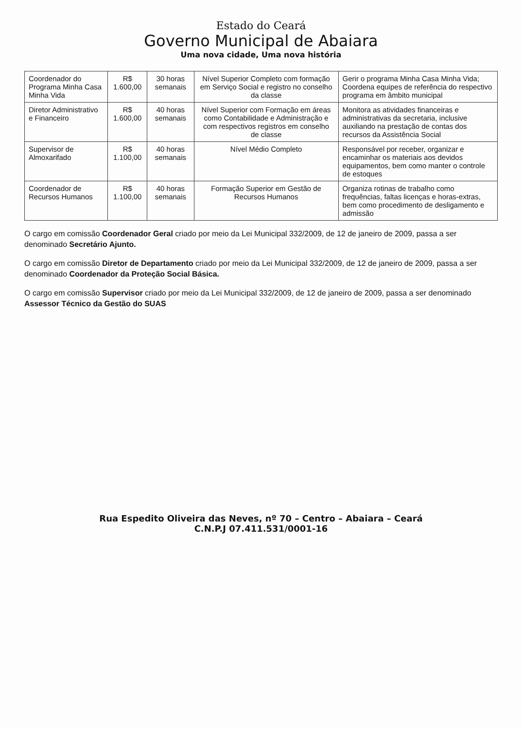Estado do Ceará
Governo Municipal de Abaiara
Uma nova cidade, Uma nova história
| Coordenador do Programa Minha Casa Minha Vida | R$ 1.600,00 | 30 horas semanais | Nível Superior Completo com formação em Serviço Social e registro no conselho da classe | Gerir o programa Minha Casa Minha Vida; Coordena equipes de referência do respectivo programa em âmbito municipal |
| Diretor Administrativo e Financeiro | R$ 1.600,00 | 40 horas semanais | Nível Superior com Formação em áreas como Contabilidade e Administração e com respectivos registros em conselho de classe | Monitora as atividades financeiras e administrativas da secretaria, inclusive auxiliando na prestação de contas dos recursos da Assistência Social |
| Supervisor de Almoxarifado | R$ 1.100,00 | 40 horas semanais | Nível Médio Completo | Responsável por receber, organizar e encaminhar os materiais aos devidos equipamentos, bem como manter o controle de estoques |
| Coordenador de Recursos Humanos | R$ 1.100,00 | 40 horas semanais | Formação Superior em Gestão de Recursos Humanos | Organiza rotinas de trabalho como frequências, faltas licenças e horas-extras, bem como procedimento de desligamento e admissão |
O cargo em comissão Coordenador Geral criado por meio da Lei Municipal 332/2009, de 12 de janeiro de 2009, passa a ser denominado Secretário Ajunto.
O cargo em comissão Diretor de Departamento criado por meio da Lei Municipal 332/2009, de 12 de janeiro de 2009, passa a ser denominado Coordenador da Proteção Social Básica.
O cargo em comissão Supervisor criado por meio da Lei Municipal 332/2009, de 12 de janeiro de 2009, passa a ser denominado Assessor Técnico da Gestão do SUAS
Rua Espedito Oliveira das Neves, nº 70 – Centro – Abaiara – Ceará
C.N.P.J 07.411.531/0001-16